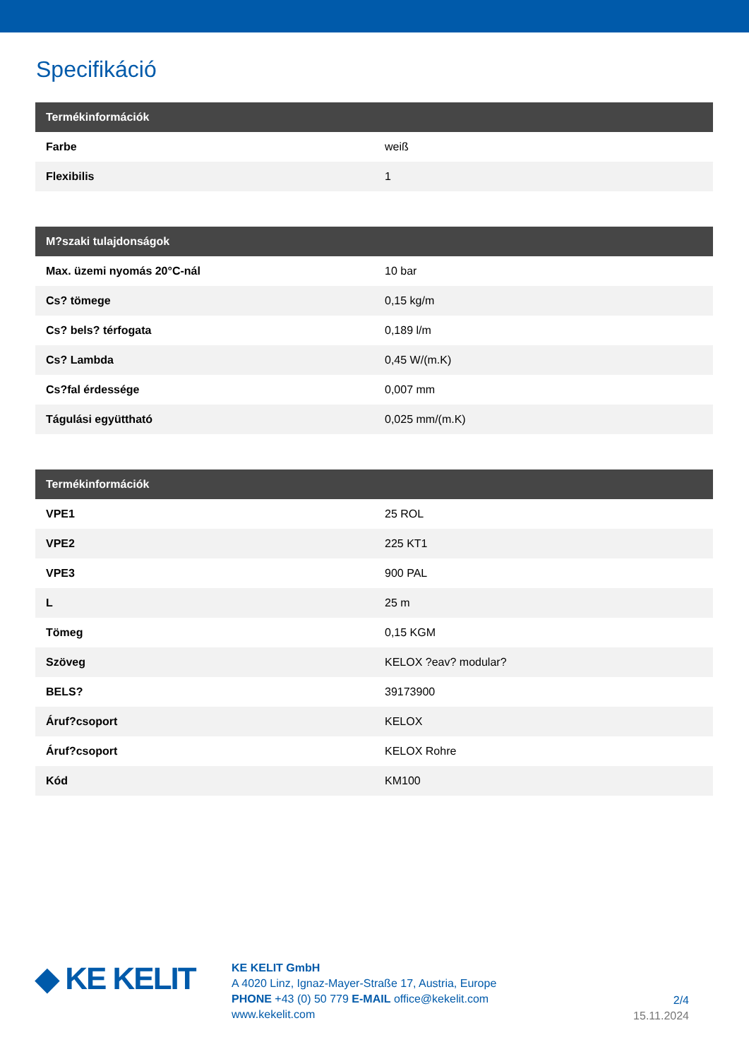Specifikáció
| Termékinformációk | |
| --- | --- |
| Farbe | weiß |
| Flexibilis | 1 |
| M?szaki tulajdonságok | |
| --- | --- |
| Max. üzemi nyomás 20°C-nál | 10 bar |
| Cs? tömege | 0,15 kg/m |
| Cs? bels? térfogata | 0,189 l/m |
| Cs? Lambda | 0,45 W/(m.K) |
| Cs?fal érdessége | 0,007 mm |
| Tágulási együttható | 0,025 mm/(m.K) |
| Termékinformációk | |
| --- | --- |
| VPE1 | 25 ROL |
| VPE2 | 225 KT1 |
| VPE3 | 900 PAL |
| L | 25 m |
| Tömeg | 0,15 KGM |
| Szöveg | KELOX ?eav? modular? |
| BELS? | 39173900 |
| Áruf?csoport | KELOX |
| Áruf?csoport | KELOX Rohre |
| Kód | KM100 |
◆ KE KELIT
KE KELIT GmbH
A 4020 Linz, Ignaz-Mayer-Straße 17, Austria, Europe
PHONE +43 (0) 50 779 E-MAIL office@kekelit.com
www.kekelit.com
2/4
15.11.2024